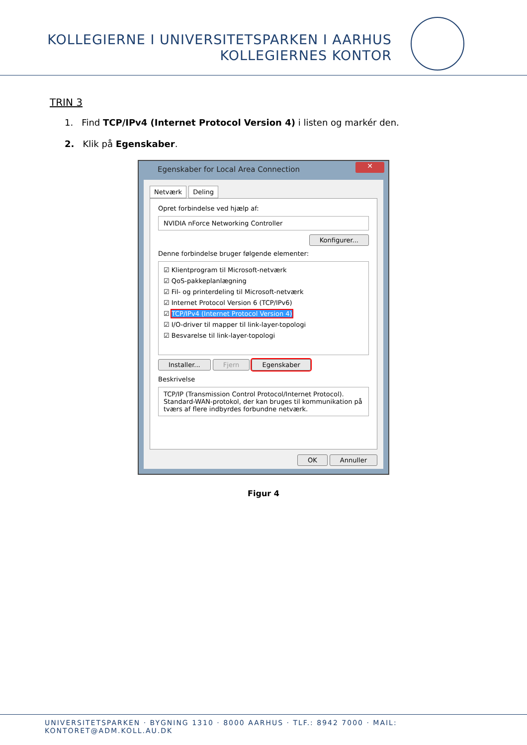KOLLEGIERNE I UNIVERSITETSPARKEN I AARHUS
KOLLEGIERNES KONTOR
TRIN 3
1. Find TCP/IPv4 (Internet Protocol Version 4) i listen og markér den.
2. Klik på Egenskaber.
Egenskaber for Local Area Connection
✕
Netværk Deling
Opret forbindelse ved hjælp af:
NVIDIA nForce Networking Controller
Konfigurer...
Denne forbindelse bruger følgende elementer:
☑ Klientprogram til Microsoft-netværk
☑ QoS-pakkeplanlægning
☑ Fil- og printerdeling til Microsoft-netværk
☑ Internet Protocol Version 6 (TCP/IPv6)
☑ TCP/IPv4 (Internet Protocol Version 4)
☑ I/O-driver til mapper til link-layer-topologi
☑ Besvarelse til link-layer-topologi
Installer... Fjern Egenskaber
Beskrivelse
TCP/IP (Transmission Control Protocol/Internet Protocol). Standard-WAN-protokol, der kan bruges til kommunikation på tværs af flere indbyrdes forbundne netværk.
OK Annuller
Figur 4
UNIVERSITETSPARKEN · BYGNING 1310 · 8000 AARHUS · TLF.: 8942 7000 · MAIL: KONTORET@ADM.KOLL.AU.DK